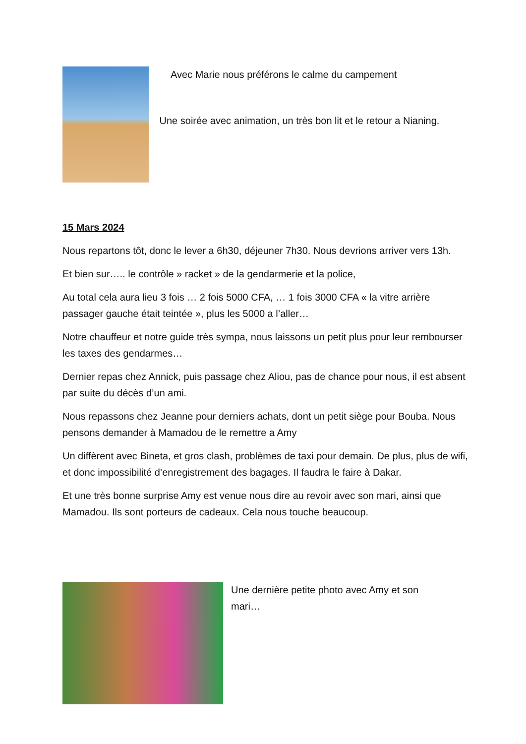Avec Marie nous préférons le calme du campement
Une soirée avec animation, un très bon lit et le retour a Nianing.
15 Mars 2024
Nous repartons tôt, donc le lever a 6h30, déjeuner 7h30. Nous devrions arriver vers 13h.
Et bien sur….. le contrôle » racket » de la gendarmerie et la police,
Au total cela aura lieu 3 fois … 2 fois 5000 CFA, … 1 fois 3000 CFA « la vitre arrière passager gauche était teintée », plus les 5000 a l’aller…
Notre chauffeur et notre guide très sympa, nous laissons un petit plus pour leur rembourser les taxes des gendarmes…
Dernier repas chez Annick, puis passage chez Aliou, pas de chance pour nous, il est absent par suite du décès d’un ami.
Nous repassons chez Jeanne pour derniers achats, dont un petit siège pour Bouba. Nous pensons demander à Mamadou de le remettre a Amy
Un diffèrent avec Bineta, et gros clash, problèmes de taxi pour demain. De plus, plus de wifi, et donc impossibilité d’enregistrement des bagages. Il faudra le faire à Dakar.
Et une très bonne surprise Amy est venue nous dire au revoir avec son mari, ainsi que Mamadou. Ils sont porteurs de cadeaux. Cela nous touche beaucoup.
Une dernière petite photo avec Amy et son mari…